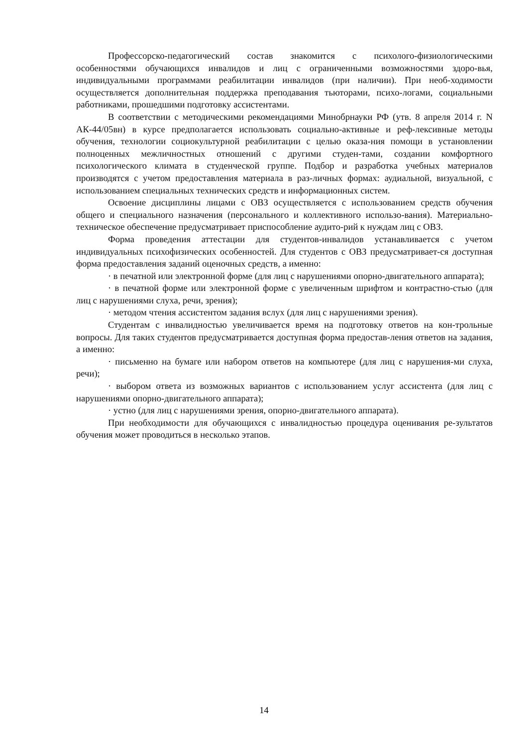Профессорско-педагогический состав знакомится с психолого-физиологическими особенностями обучающихся инвалидов и лиц с ограниченными возможностями здоро-вья, индивидуальными программами реабилитации инвалидов (при наличии). При необ-ходимости осуществляется дополнительная поддержка преподавания тьюторами, психо-логами, социальными работниками, прошедшими подготовку ассистентами.
В соответствии с методическими рекомендациями Минобрнауки РФ (утв. 8 апреля 2014 г. N АК-44/05вн) в курсе предполагается использовать социально-активные и реф-лексивные методы обучения, технологии социокультурной реабилитации с целью оказа-ния помощи в установлении полноценных межличностных отношений с другими студен-тами, создании комфортного психологического климата в студенческой группе. Подбор и разработка учебных материалов производятся с учетом предоставления материала в раз-личных формах: аудиальной, визуальной, с использованием специальных технических средств и информационных систем.
Освоение дисциплины лицами с ОВЗ осуществляется с использованием средств обучения общего и специального назначения (персонального и коллективного использо-вания). Материально-техническое обеспечение предусматривает приспособление аудито-рий к нуждам лиц с ОВЗ.
Форма проведения аттестации для студентов-инвалидов устанавливается с учетом индивидуальных психофизических особенностей. Для студентов с ОВЗ предусматривает-ся доступная форма предоставления заданий оценочных средств, а именно:
· в печатной или электронной форме (для лиц с нарушениями опорно-двигательного аппарата);
· в печатной форме или электронной форме с увеличенным шрифтом и контрастно-стью (для лиц с нарушениями слуха, речи, зрения);
· методом чтения ассистентом задания вслух (для лиц с нарушениями зрения).
Студентам с инвалидностью увеличивается время на подготовку ответов на кон-трольные вопросы. Для таких студентов предусматривается доступная форма предостав-ления ответов на задания, а именно:
· письменно на бумаге или набором ответов на компьютере (для лиц с нарушения-ми слуха, речи);
· выбором ответа из возможных вариантов с использованием услуг ассистента (для лиц с нарушениями опорно-двигательного аппарата);
· устно (для лиц с нарушениями зрения, опорно-двигательного аппарата).
При необходимости для обучающихся с инвалидностью процедура оценивания ре-зультатов обучения может проводиться в несколько этапов.
14